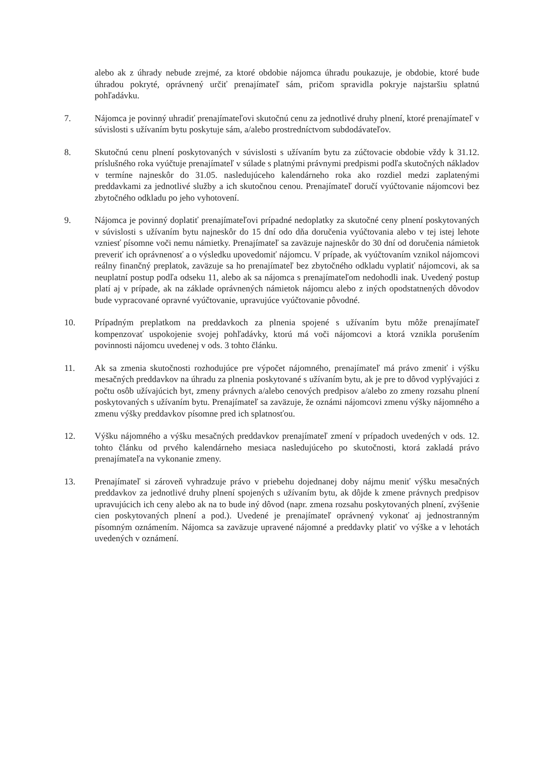alebo ak z úhrady nebude zrejmé, za ktoré obdobie nájomca úhradu poukazuje, je obdobie, ktoré bude úhradou pokryté, oprávnený určiť prenajímateľ sám, pričom spravidla pokryje najstaršiu splatnú pohľadávku.
7. Nájomca je povinný uhradiť prenajímateľovi skutočnú cenu za jednotlivé druhy plnení, ktoré prenajímateľ v súvislosti s užívaním bytu poskytuje sám, a/alebo prostredníctvom subdodávateľov.
8. Skutočnú cenu plnení poskytovaných v súvislosti s užívaním bytu za zúčtovacie obdobie vždy k 31.12. príslušného roka vyúčtuje prenajímateľ v súlade s platnými právnymi predpismi podľa skutočných nákladov v termíne najneskôr do 31.05. nasledujúceho kalendárneho roka ako rozdiel medzi zaplatenými preddavkami za jednotlivé služby a ich skutočnou cenou. Prenajímateľ doručí vyúčtovanie nájomcovi bez zbytočného odkladu po jeho vyhotovení.
9. Nájomca je povinný doplatiť prenajímateľovi prípadné nedoplatky za skutočné ceny plnení poskytovaných v súvislosti s užívaním bytu najneskôr do 15 dní odo dňa doručenia vyúčtovania alebo v tej istej lehote vzniesť písomne voči nemu námietky. Prenajímateľ sa zaväzuje najneskôr do 30 dní od doručenia námietok preveriť ich oprávnenosť a o výsledku upovedomiť nájomcu. V prípade, ak vyúčtovaním vznikol nájomcovi reálny finančný preplatok, zaväzuje sa ho prenajímateľ bez zbytočného odkladu vyplatiť nájomcovi, ak sa neuplatní postup podľa odseku 11, alebo ak sa nájomca s prenajímateľom nedohodli inak. Uvedený postup platí aj v prípade, ak na základe oprávnených námietok nájomcu alebo z iných opodstatnených dôvodov bude vypracované opravné vyúčtovanie, upravujúce vyúčtovanie pôvodné.
10. Prípadným preplatkom na preddavkoch za plnenia spojené s užívaním bytu môže prenajímateľ kompenzovať uspokojenie svojej pohľadávky, ktorú má voči nájomcovi a ktorá vznikla porušením povinnosti nájomcu uvedenej v ods. 3 tohto článku.
11. Ak sa zmenia skutočnosti rozhodujúce pre výpočet nájomného, prenajímateľ má právo zmeniť i výšku mesačných preddavkov na úhradu za plnenia poskytované s užívaním bytu, ak je pre to dôvod vyplývajúci z počtu osôb užívajúcich byt, zmeny právnych a/alebo cenových predpisov a/alebo zo zmeny rozsahu plnení poskytovaných s užívaním bytu. Prenajímateľ sa zaväzuje, že oznámi nájomcovi zmenu výšky nájomného a zmenu výšky preddavkov písomne pred ich splatnosťou.
12. Výšku nájomného a výšku mesačných preddavkov prenajímateľ zmení v prípadoch uvedených v ods. 12. tohto článku od prvého kalendárneho mesiaca nasledujúceho po skutočnosti, ktorá zakladá právo prenajímateľa na vykonanie zmeny.
13. Prenajímateľ si zároveň vyhradzuje právo v priebehu dojednanej doby nájmu meniť výšku mesačných preddavkov za jednotlivé druhy plnení spojených s užívaním bytu, ak dôjde k zmene právnych predpisov upravujúcich ich ceny alebo ak na to bude iný dôvod (napr. zmena rozsahu poskytovaných plnení, zvýšenie cien poskytovaných plnení a pod.). Uvedené je prenajímateľ oprávnený vykonať aj jednostranným písomným oznámením. Nájomca sa zaväzuje upravené nájomné a preddavky platiť vo výške a v lehotách uvedených v oznámení.